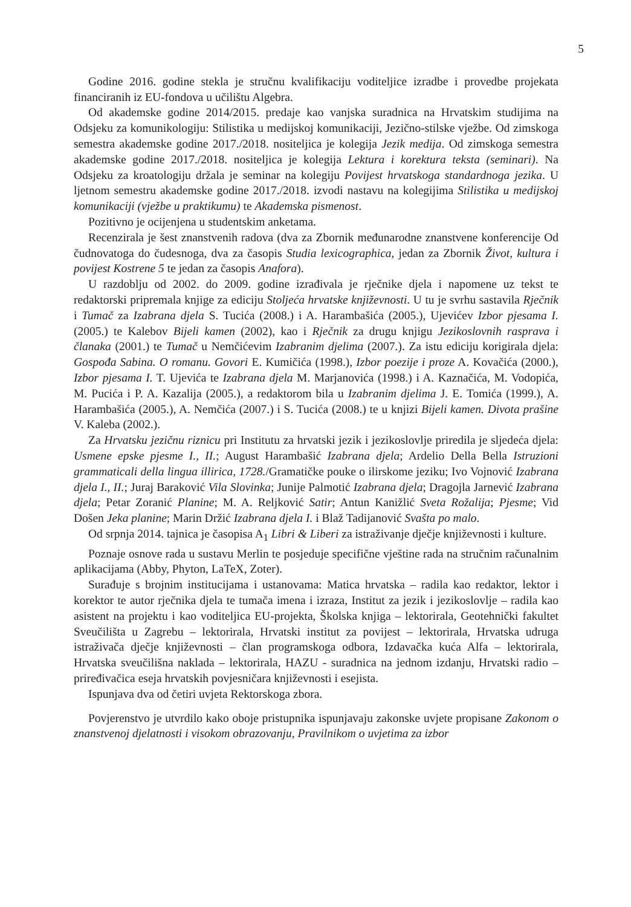5
Godine 2016. godine stekla je stručnu kvalifikaciju voditeljice izradbe i provedbe projekata financiranih iz EU-fondova u učilištu Algebra.
Od akademske godine 2014/2015. predaje kao vanjska suradnica na Hrvatskim studijima na Odsjeku za komunikologiju: Stilistika u medijskoj komunikaciji, Jezično-stilske vježbe. Od zimskoga semestra akademske godine 2017./2018. nositeljica je kolegija Jezik medija. Od zimskoga semestra akademske godine 2017./2018. nositeljica je kolegija Lektura i korektura teksta (seminari). Na Odsjeku za kroatologiju držala je seminar na kolegiju Povijest hrvatskoga standardnoga jezika. U ljetnom semestru akademske godine 2017./2018. izvodi nastavu na kolegijima Stilistika u medijskoj komunikaciji (vježbe u praktikumu) te Akademska pismenost.
Pozitivno je ocijenjena u studentskim anketama.
Recenzirala je šest znanstvenih radova (dva za Zbornik međunarodne znanstvene konferencije Od čudnovatoga do čudesnoga, dva za časopis Studia lexicographica, jedan za Zbornik Život, kultura i povijest Kostrene 5 te jedan za časopis Anafora).
U razdoblju od 2002. do 2009. godine izrađivala je rječnike djela i napomene uz tekst te redaktorski pripremala knjige za ediciju Stoljeća hrvatske književnosti. U tu je svrhu sastavila Rječnik i Tumač za Izabrana djela S. Tucića (2008.) i A. Harambašića (2005.), Ujevićev Izbor pjesama I. (2005.) te Kalebov Bijeli kamen (2002), kao i Rječnik za drugu knjigu Jezikoslovnih rasprava i članaka (2001.) te Tumač u Nemčićevim Izabranim djelima (2007.). Za istu ediciju korigirala djela: Gospođa Sabina. O romanu. Govori E. Kumičića (1998.), Izbor poezije i proze A. Kovačića (2000.), Izbor pjesama I. T. Ujevića te Izabrana djela M. Marjanovića (1998.) i A. Kaznačića, M. Vodopića, M. Pucića i P. A. Kazalija (2005.), a redaktorom bila u Izabranim djelima J. E. Tomića (1999.), A. Harambašića (2005.), A. Nemčića (2007.) i S. Tucića (2008.) te u knjizi Bijeli kamen. Divota prašine V. Kaleba (2002.).
Za Hrvatsku jezičnu riznicu pri Institutu za hrvatski jezik i jezikoslovlje priredila je sljedeća djela: Usmene epske pjesme I., II.; August Harambašić Izabrana djela; Ardelio Della Bella Istruzioni grammaticali della lingua illirica, 1728./Gramatičke pouke o ilirskome jeziku; Ivo Vojnović Izabrana djela I., II.; Juraj Baraković Vila Slovinka; Junije Palmotić Izabrana djela; Dragojla Jarnević Izabrana djela; Petar Zoranić Planine; M. A. Reljković Satir; Antun Kanižlić Sveta Rožalija; Pjesme; Vid Došen Jeka planine; Marin Držić Izabrana djela I. i Blaž Tadijanović Svašta po malo.
Od srpnja 2014. tajnica je časopisa A<sub>1</sub> Libri & Liberi za istraživanje dječje književnosti i kulture.
Poznaje osnove rada u sustavu Merlin te posjeduje specifične vještine rada na stručnim računalnim aplikacijama (Abby, Phyton, LaTeX, Zoter).
Surađuje s brojnim institucijama i ustanovama: Matica hrvatska – radila kao redaktor, lektor i korektor te autor rječnika djela te tumača imena i izraza, Institut za jezik i jezikoslovlje – radila kao asistent na projektu i kao voditeljica EU-projekta, Školska knjiga – lektorirala, Geotehnički fakultet Sveučilišta u Zagrebu – lektorirala, Hrvatski institut za povijest – lektorirala, Hrvatska udruga istraživača dječje književnosti – član programskoga odbora, Izdavačka kuća Alfa – lektorirala, Hrvatska sveučilišna naklada – lektorirala, HAZU - suradnica na jednom izdanju, Hrvatski radio – priređivačica eseja hrvatskih povjesničara književnosti i esejista.
Ispunjava dva od četiri uvjeta Rektorskoga zbora.
Povjerenstvo je utvrdilo kako oboje pristupnika ispunjavaju zakonske uvjete propisane Zakonom o znanstvenoj djelatnosti i visokom obrazovanju, Pravilnikom o uvjetima za izbor